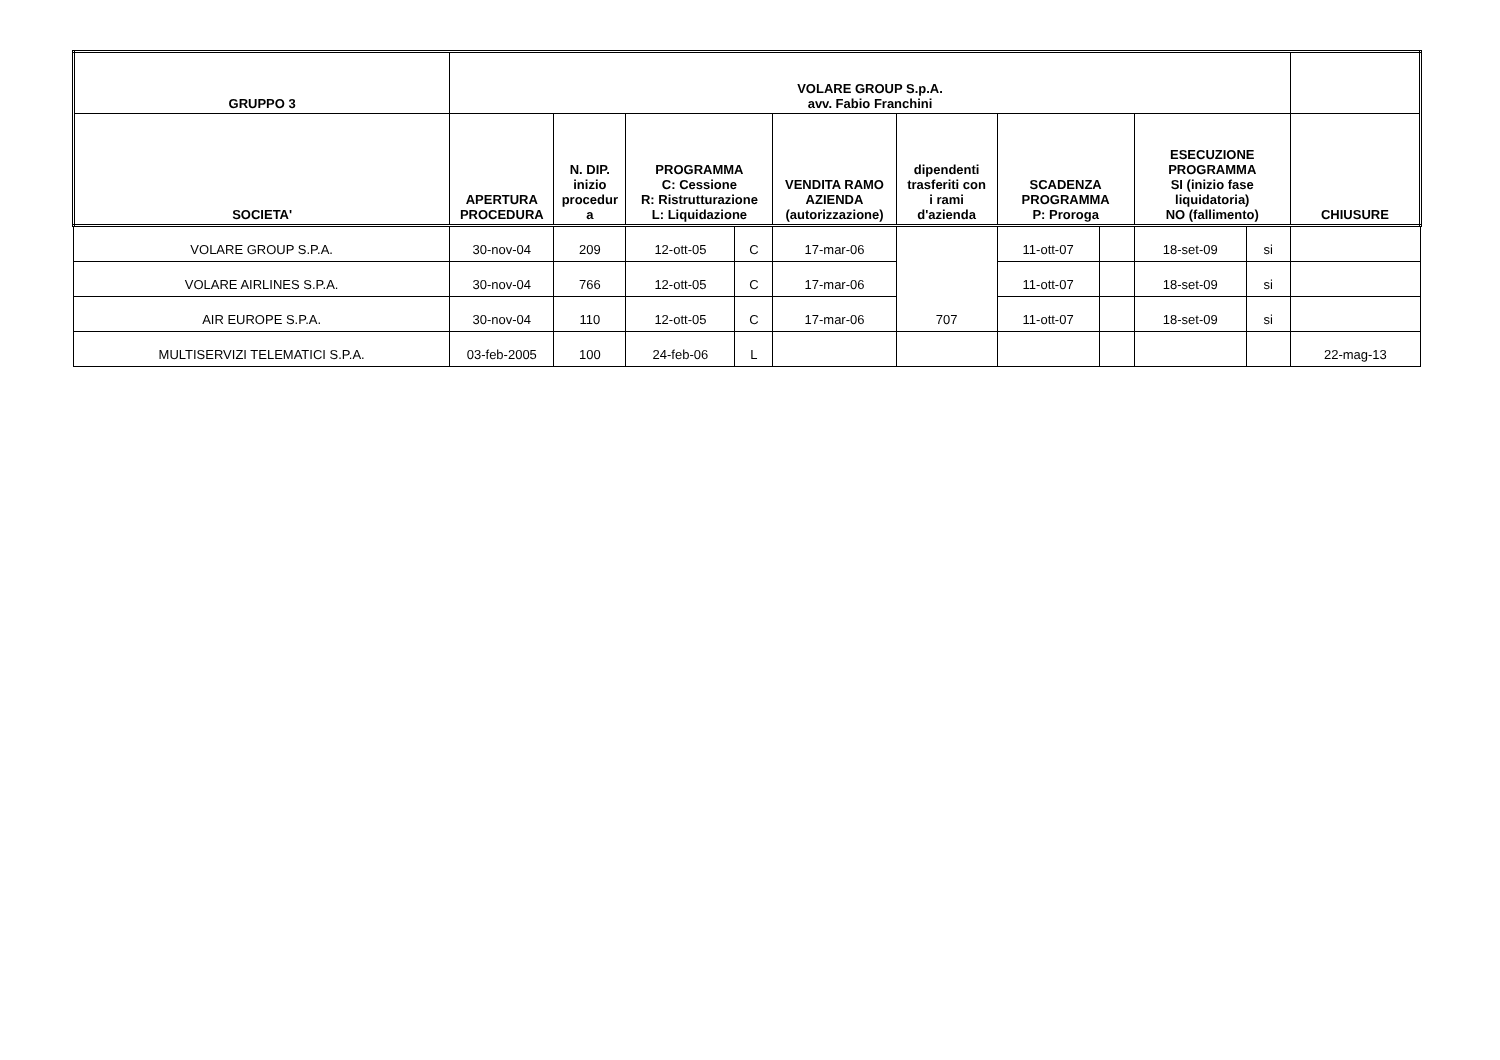| GRUPPO 3 | VOLARE GROUP S.p.A. avv. Fabio Franchini | | | | | | | | | | |
| --- | --- | --- | --- | --- | --- | --- | --- | --- | --- | --- | --- |
| SOCIETA' | APERTURA PROCEDURA | N. DIP. inizio procedur a | PROGRAMMA C: Cessione R: Ristrutturazione L: Liquidazione | | VENDITA RAMO AZIENDA (autorizzazione) | dipendenti trasferiti con i rami d'azienda | SCADENZA PROGRAMMA P: Proroga | | ESECUZIONE PROGRAMMA SI (inizio fase liquidatoria) NO (fallimento) | | CHIUSURE |
| VOLARE GROUP S.P.A. | 30-nov-04 | 209 | 12-ott-05 | C | 17-mar-06 | 707 | 11-ott-07 | | 18-set-09 | si | |
| VOLARE AIRLINES S.P.A. | 30-nov-04 | 766 | 12-ott-05 | C | 17-mar-06 | | 11-ott-07 | | 18-set-09 | si | |
| AIR EUROPE S.P.A. | 30-nov-04 | 110 | 12-ott-05 | C | 17-mar-06 | | 11-ott-07 | | 18-set-09 | si | |
| MULTISERVIZI TELEMATICI S.P.A. | 03-feb-2005 | 100 | 24-feb-06 | L | | | | | | | 22-mag-13 |